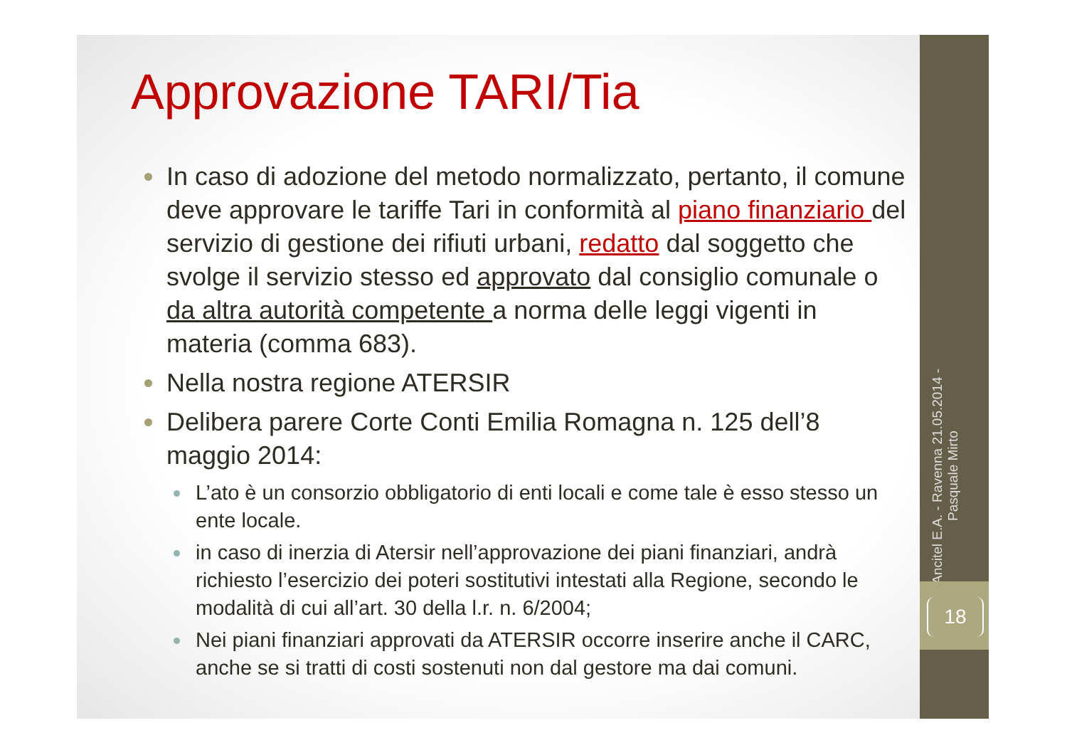Approvazione TARI/Tia
In caso di adozione del metodo normalizzato, pertanto, il comune deve approvare le tariffe Tari in conformità al piano finanziario del servizio di gestione dei rifiuti urbani, redatto dal soggetto che svolge il servizio stesso ed approvato dal consiglio comunale o da altra autorità competente a norma delle leggi vigenti in materia (comma 683).
Nella nostra regione ATERSIR
Delibera parere Corte Conti Emilia Romagna n. 125 dell’8 maggio 2014:
L’ato è un consorzio obbligatorio di enti locali e come tale è esso stesso un ente locale.
in caso di inerzia di Atersir nell’approvazione dei piani finanziari, andrà richiesto l’esercizio dei poteri sostitutivi intestati alla Regione, secondo le modalità di cui all’art. 30 della l.r. n. 6/2004;
Nei piani finanziari approvati da ATERSIR occorre inserire anche il CARC, anche se si tratti di costi sostenuti non dal gestore ma dai comuni.
Ancitel E.A. - Ravenna 21.05.2014 - Pasquale Mirto
18